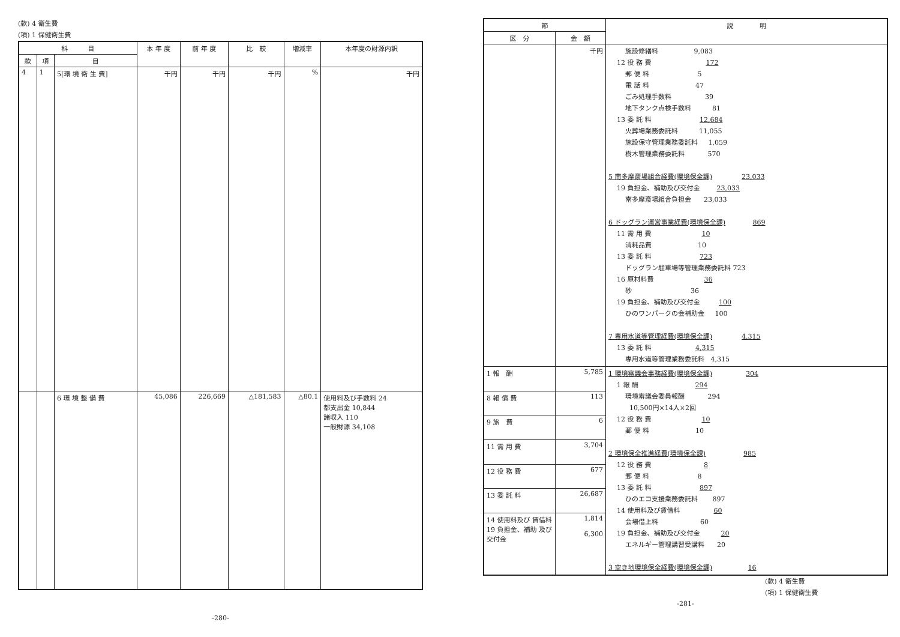(款) 4 衛生費
(項) 1 保健衛生費
| 科 目 | | | 本 年 度 | 前 年 度 | 比 較 | 増減率 | 本年度の財源内訳 |
| --- | --- | --- | --- | --- | --- | --- | --- |
| 款 | 項 | 目 | | | | | |
| 4 | 1 | 5[環 境 衛 生 費] | 千円 | 千円 | 千円 | % | 千円 |
| | | 6 環 境 整 備 費 | 45,086 | 226,669 | △181,583 | △80.1 | 使用料及び手数料 24 都支出金 10,844 諸収入 110 一般財源 34,108 |
-280-
| 節 | | 説 明 |
| --- | --- | --- |
| 区 分 | 金 額 | |
| | 千円 | 施設修繕料 9,083 12 役 務 費 172 郵 便 料 5 電 話 料 47 ごみ処理手数料 39 地下タンク点検手数料 81 13 委 託 料 12,684 火葬場業務委託料 11,055 施設保守管理業務委託料 1,059 樹木管理業務委託料 570 5 南多摩斎場組合経費(環境保全課) 23,033 19 負担金、補助及び交付金 23,033 南多摩斎場組合負担金 23,033 6 ドッグラン運営事業経費(環境保全課) 869 11 需 用 費 10 消耗品費 10 13 委 託 料 723 ドッグラン駐車場等管理業務委託料 723 16 原材料費 36 砂 36 19 負担金、補助及び交付金 100 ひのワンパークの会補助金 100 7 専用水道等管理経費(環境保全課) 4,315 13 委 託 料 4,315 専用水道等管理業務委託料 4,315 |
| 1 報 酬 | 5,785 | 1 環境審議会事務経費(環境保全課) 304 1 報 酬 294 環境審議会委員報酬 294 10,500円×14人×2回 12 役 務 費 10 郵 便 料 10 2 環境保全推進経費(環境保全課) 985 12 役 務 費 8 郵 便 料 8 13 委 託 料 897 ひのエコ支援業務委託料 897 14 使用料及び賃借料 60 会場借上料 60 19 負担金、補助及び交付金 20 エネルギー管理講習受講料 20 3 空き地環境保全経費(環境保全課) 16 |
| 8 報 償 費 | 113 | |
| 9 旅 費 | 6 | |
| 11 需 用 費 | 3,704 | |
| 12 役 務 費 | 677 | |
| 13 委 託 料 | 26,687 | |
| 14 使用料及び 賃借料 19 負担金、補助 及び交付金 | 1,814 6,300 | |
(款) 4 衛生費
(項) 1 保健衛生費
-281-